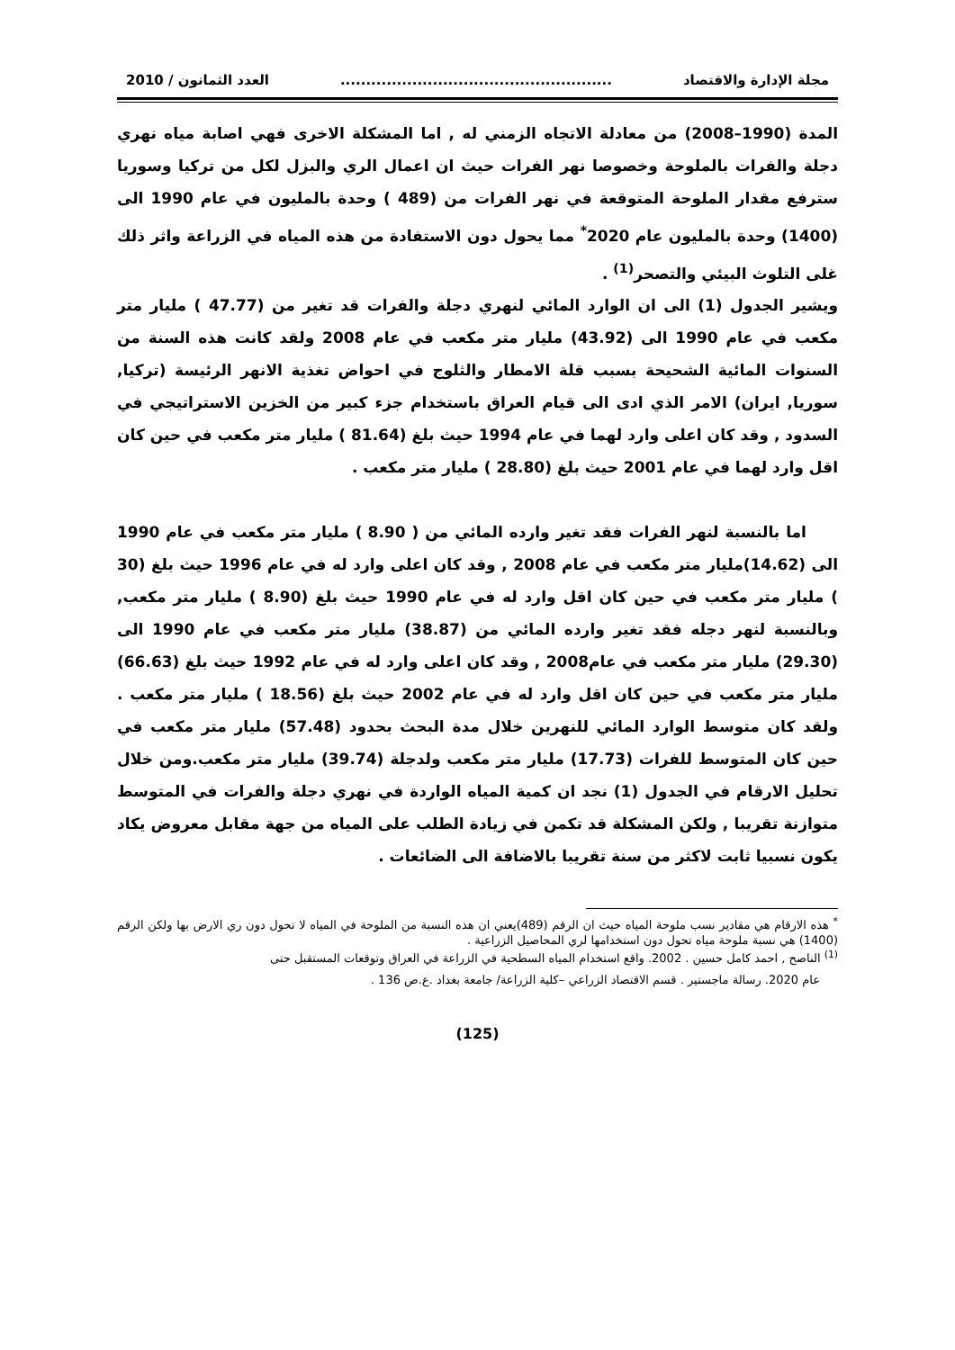مجلة الإدارة والاقتصاد..................................................... العدد الثمانون / 2010
المدة (1990–2008) من معادلة الاتجاه الزمني له , اما المشكلة الاخرى فهي اصابة مياه نهري دجلة والفرات بالملوحة وخصوصا نهر الفرات حيث ان اعمال الري والبزل لكل من تركيا وسوريا سترفع مقدار الملوحة المتوقعة في نهر الفرات من (489 ) وحدة بالمليون في عام 1990 الى (1400) وحدة بالمليون عام 2020<sup>*</sup> مما يحول دون الاستفادة من هذه المياه في الزراعة واثر ذلك غلى التلوث البيئي والتصحر<sup>(1)</sup> .
ويشير الجدول (1) الى ان الوارد المائي لنهري دجلة والفرات قد تغير من (47.77 ) مليار متر مكعب في عام 1990 الى (43.92) مليار متر مكعب في عام 2008 ولقد كانت هذه السنة من السنوات المائية الشحيحة بسبب قلة الامطار والثلوج في احواض تغذية الانهر الرئيسة (تركيا, سوريا, ايران) الامر الذي ادى الى قيام العراق باستخدام جزء كبير من الخزين الاستراتيجي في السدود , وقد كان اعلى وارد لهما في عام 1994 حيث بلغ (81.64 ) مليار متر مكعب في حين كان اقل وارد لهما في عام 2001 حيث بلغ (28.80 ) مليار متر مكعب .
اما بالنسبة لنهر الفرات فقد تغير وارده المائي من ( 8.90 ) مليار متر مكعب في عام 1990 الى (14.62)مليار متر مكعب في عام 2008 , وقد كان اعلى وارد له في عام 1996 حيث بلغ (30 ) مليار متر مكعب في حين كان اقل وارد له في عام 1990 حيث بلغ (8.90 ) مليار متر مكعب, وبالنسبة لنهر دجله فقد تغير وارده المائي من (38.87) مليار متر مكعب في عام 1990 الى (29.30) مليار متر مكعب في عام2008 , وقد كان اعلى وارد له في عام 1992 حيث بلغ (66.63) مليار متر مكعب في حين كان اقل وارد له في عام 2002 حيث بلغ (18.56 ) مليار متر مكعب . ولقد كان متوسط الوارد المائي للنهرين خلال مدة البحث بحدود (57.48) مليار متر مكعب في حين كان المتوسط للفرات (17.73) مليار متر مكعب ولدجلة (39.74) مليار متر مكعب.ومن خلال تحليل الارقام في الجدول (1) نجد ان كمية المياه الواردة في نهري دجلة والفرات في المتوسط متوازنة تقريبا , ولكن المشكلة قد تكمن في زيادة الطلب على المياه من جهة مقابل معروض يكاد يكون نسبيا ثابت لاكثر من سنة تقريبا بالاضافة الى الضائعات .
<sup>*</sup> هذه الارقام هي مقادير نسب ملوحة المياه حيث ان الرقم (489)يعني ان هذه النسبة من الملوحة في المياه لا تحول دون ري الارض بها ولكن الرقم (1400) هي نسبة ملوحة مياه تحول دون استخدامها لري المحاصيل الزراعية .
<sup>(1)</sup> الناصح , احمد كامل حسين . 2002. واقع استخدام المياه السطحية في الزراعة في العراق وتوقعات المستقبل حتى
عام 2020. رسالة ماجستير . قسم الاقتصاد الزراعي –كلية الزراعة/ جامعة بغداد .ع.ص 136 .
(125)